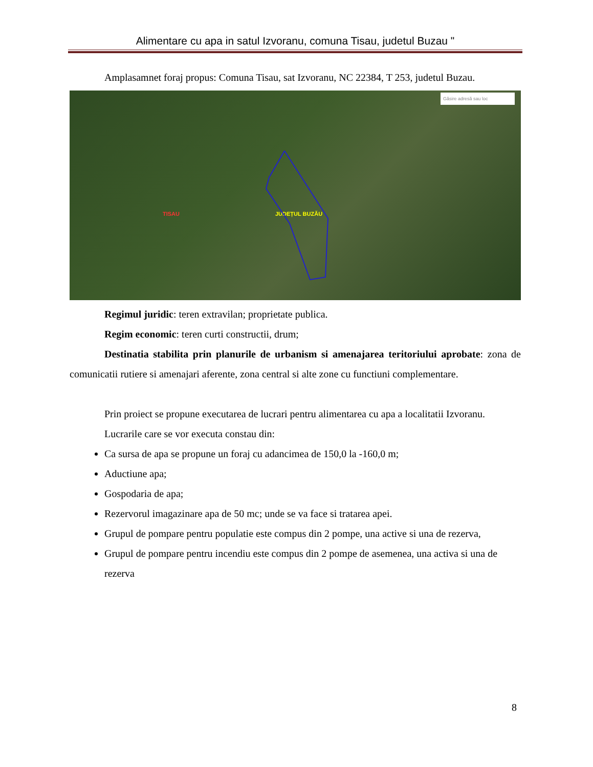Alimentare cu apa in satul Izvoranu, comuna Tisau, judetul Buzau "
Amplasamnet foraj propus: Comuna Tisau, sat Izvoranu, NC 22384, T 253, judetul Buzau.
Găsire adresă sau loc
TISAU JUDEȚUL BUZĂU
Regimul juridic: teren extravilan; proprietate publica.
Regim economic: teren curti constructii, drum;
Destinatia stabilita prin planurile de urbanism si amenajarea teritoriului aprobate: zona de comunicatii rutiere si amenajari aferente, zona central si alte zone cu functiuni complementare.
Prin proiect se propune executarea de lucrari pentru alimentarea cu apa a localitatii Izvoranu.
Lucrarile care se vor executa constau din:
Ca sursa de apa se propune un foraj cu adancimea de 150,0 la -160,0 m;
Aductiune apa;
Gospodaria de apa;
Rezervorul imagazinare apa de 50 mc; unde se va face si tratarea apei.
Grupul de pompare pentru populatie este compus din 2 pompe, una active si una de rezerva,
Grupul de pompare pentru incendiu este compus din 2 pompe de asemenea, una activa si una de rezerva
8